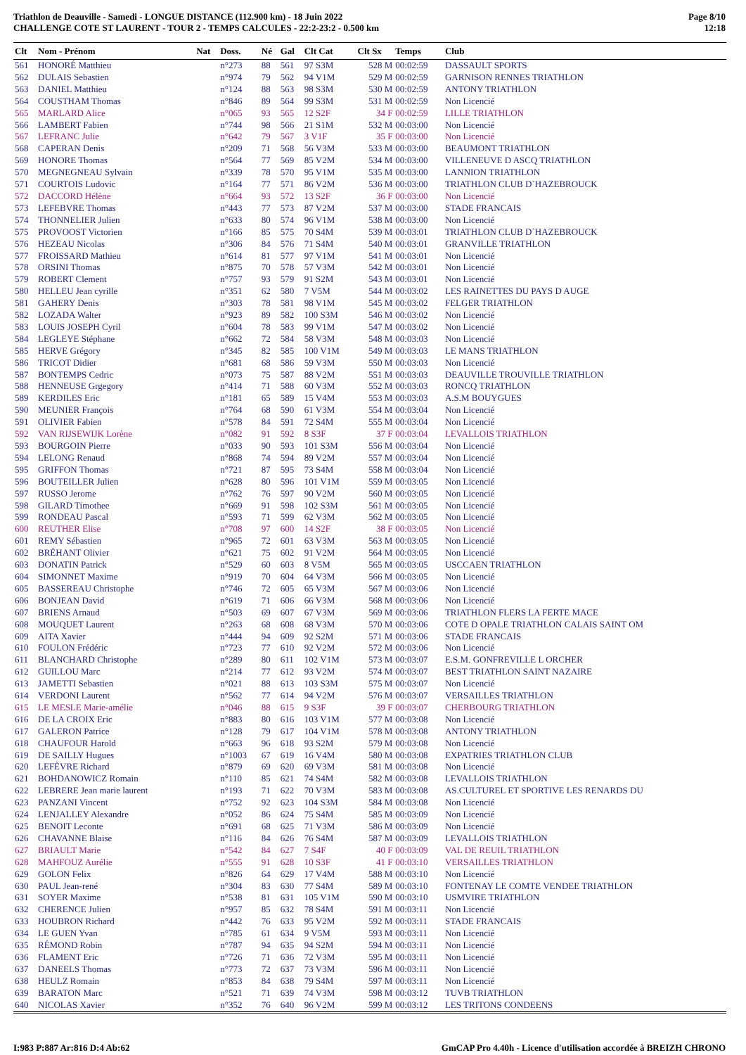Triathlon de Deauville - Samedi - LONGUE DISTANCE (112.900 km) - 18 Juin 2022
CHALLENGE COTE ST LAURENT - TOUR 2 - TEMPS CALCULES - 22:2-23:2 - 0.500 km
Page 8/10
12:18
| Clt | Nom - Prénom | Nat | Doss. | Né | Gal | Clt Cat | Clt Sx | Temps | Club |
| --- | --- | --- | --- | --- | --- | --- | --- | --- | --- |
| 561 | HONORÉ Matthieu | | n°273 | 88 | 561 | 97 S3M | 528 M | 00:02:59 | DASSAULT SPORTS |
| 562 | DULAIS Sebastien | | n°974 | 79 | 562 | 94 V1M | 529 M | 00:02:59 | GARNISON RENNES TRIATHLON |
| 563 | DANIEL Matthieu | | n°124 | 88 | 563 | 98 S3M | 530 M | 00:02:59 | ANTONY TRIATHLON |
| 564 | COUSTHAM Thomas | | n°846 | 89 | 564 | 99 S3M | 531 M | 00:02:59 | Non Licencié |
| 565 | MARLARD Alice | | n°065 | 93 | 565 | 12 S2F | 34 F | 00:02:59 | LILLE TRIATHLON |
| 566 | LAMBERT Fabien | | n°744 | 98 | 566 | 21 S1M | 532 M | 00:03:00 | Non Licencié |
| 567 | LEFRANC Julie | | n°642 | 79 | 567 | 3 V1F | 35 F | 00:03:00 | Non Licencié |
| 568 | CAPERAN Denis | | n°209 | 71 | 568 | 56 V3M | 533 M | 00:03:00 | BEAUMONT TRIATHLON |
| 569 | HONORE Thomas | | n°564 | 77 | 569 | 85 V2M | 534 M | 00:03:00 | VILLENEUVE D ASCQ TRIATHLON |
| 570 | MEGNEGNEAU Sylvain | | n°339 | 78 | 570 | 95 V1M | 535 M | 00:03:00 | LANNION TRIATHLON |
| 571 | COURTOIS Ludovic | | n°164 | 77 | 571 | 86 V2M | 536 M | 00:03:00 | TRIATHLON CLUB D`HAZEBROUCK |
| 572 | DACCORD Hélène | | n°664 | 93 | 572 | 13 S2F | 36 F | 00:03:00 | Non Licencié |
| 573 | LEFEBVRE Thomas | | n°443 | 77 | 573 | 87 V2M | 537 M | 00:03:00 | STADE FRANCAIS |
| 574 | THONNELIER Julien | | n°633 | 80 | 574 | 96 V1M | 538 M | 00:03:00 | Non Licencié |
| 575 | PROVOOST Victorien | | n°166 | 85 | 575 | 70 S4M | 539 M | 00:03:01 | TRIATHLON CLUB D`HAZEBROUCK |
| 576 | HEZEAU Nicolas | | n°306 | 84 | 576 | 71 S4M | 540 M | 00:03:01 | GRANVILLE TRIATHLON |
| 577 | FROISSARD Mathieu | | n°614 | 81 | 577 | 97 V1M | 541 M | 00:03:01 | Non Licencié |
| 578 | ORSINI Thomas | | n°875 | 70 | 578 | 57 V3M | 542 M | 00:03:01 | Non Licencié |
| 579 | ROBERT Clement | | n°757 | 93 | 579 | 91 S2M | 543 M | 00:03:01 | Non Licencié |
| 580 | HELLEU Jean cyrille | | n°351 | 62 | 580 | 7 V5M | 544 M | 00:03:02 | LES RAINETTES DU PAYS D AUGE |
| 581 | GAHERY Denis | | n°303 | 78 | 581 | 98 V1M | 545 M | 00:03:02 | FELGER TRIATHLON |
| 582 | LOZADA Walter | | n°923 | 89 | 582 | 100 S3M | 546 M | 00:03:02 | Non Licencié |
| 583 | LOUIS JOSEPH Cyril | | n°604 | 78 | 583 | 99 V1M | 547 M | 00:03:02 | Non Licencié |
| 584 | LEGLEYE Stéphane | | n°662 | 72 | 584 | 58 V3M | 548 M | 00:03:03 | Non Licencié |
| 585 | HERVE Grégory | | n°345 | 82 | 585 | 100 V1M | 549 M | 00:03:03 | LE MANS TRIATHLON |
| 586 | TRICOT Didier | | n°681 | 68 | 586 | 59 V3M | 550 M | 00:03:03 | Non Licencié |
| 587 | BONTEMPS Cedric | | n°073 | 75 | 587 | 88 V2M | 551 M | 00:03:03 | DEAUVILLE TROUVILLE TRIATHLON |
| 588 | HENNEUSE Grgegory | | n°414 | 71 | 588 | 60 V3M | 552 M | 00:03:03 | RONCQ TRIATHLON |
| 589 | KERDILES Eric | | n°181 | 65 | 589 | 15 V4M | 553 M | 00:03:03 | A.S.M BOUYGUES |
| 590 | MEUNIER François | | n°764 | 68 | 590 | 61 V3M | 554 M | 00:03:04 | Non Licencié |
| 591 | OLIVIER Fabien | | n°578 | 84 | 591 | 72 S4M | 555 M | 00:03:04 | Non Licencié |
| 592 | VAN RIJSEWIJK Lorène | | n°082 | 91 | 592 | 8 S3F | 37 F | 00:03:04 | LEVALLOIS TRIATHLON |
| 593 | BOURGOIN Pierre | | n°033 | 90 | 593 | 101 S3M | 556 M | 00:03:04 | Non Licencié |
| 594 | LELONG Renaud | | n°868 | 74 | 594 | 89 V2M | 557 M | 00:03:04 | Non Licencié |
| 595 | GRIFFON Thomas | | n°721 | 87 | 595 | 73 S4M | 558 M | 00:03:04 | Non Licencié |
| 596 | BOUTEILLER Julien | | n°628 | 80 | 596 | 101 V1M | 559 M | 00:03:05 | Non Licencié |
| 597 | RUSSO Jerome | | n°762 | 76 | 597 | 90 V2M | 560 M | 00:03:05 | Non Licencié |
| 598 | GILARD Timothee | | n°669 | 91 | 598 | 102 S3M | 561 M | 00:03:05 | Non Licencié |
| 599 | RONDEAU Pascal | | n°593 | 71 | 599 | 62 V3M | 562 M | 00:03:05 | Non Licencié |
| 600 | REUTHER Elise | | n°708 | 97 | 600 | 14 S2F | 38 F | 00:03:05 | Non Licencié |
| 601 | REMY Sébastien | | n°965 | 72 | 601 | 63 V3M | 563 M | 00:03:05 | Non Licencié |
| 602 | BRÉHANT Olivier | | n°621 | 75 | 602 | 91 V2M | 564 M | 00:03:05 | Non Licencié |
| 603 | DONATIN Patrick | | n°529 | 60 | 603 | 8 V5M | 565 M | 00:03:05 | USCCAEN TRIATHLON |
| 604 | SIMONNET Maxime | | n°919 | 70 | 604 | 64 V3M | 566 M | 00:03:05 | Non Licencié |
| 605 | BASSEREAU Christophe | | n°746 | 72 | 605 | 65 V3M | 567 M | 00:03:06 | Non Licencié |
| 606 | BONJEAN David | | n°619 | 71 | 606 | 66 V3M | 568 M | 00:03:06 | Non Licencié |
| 607 | BRIENS Arnaud | | n°503 | 69 | 607 | 67 V3M | 569 M | 00:03:06 | TRIATHLON FLERS LA FERTE MACE |
| 608 | MOUQUET Laurent | | n°263 | 68 | 608 | 68 V3M | 570 M | 00:03:06 | COTE D OPALE TRIATHLON CALAIS SAINT OM |
| 609 | AITA Xavier | | n°444 | 94 | 609 | 92 S2M | 571 M | 00:03:06 | STADE FRANCAIS |
| 610 | FOULON Frédéric | | n°723 | 77 | 610 | 92 V2M | 572 M | 00:03:06 | Non Licencié |
| 611 | BLANCHARD Christophe | | n°289 | 80 | 611 | 102 V1M | 573 M | 00:03:07 | E.S.M. GONFREVILLE L ORCHER |
| 612 | GUILLOU Marc | | n°214 | 77 | 612 | 93 V2M | 574 M | 00:03:07 | BEST TRIATHLON SAINT NAZAIRE |
| 613 | JAMETTI Sebastien | | n°021 | 88 | 613 | 103 S3M | 575 M | 00:03:07 | Non Licencié |
| 614 | VERDONI Laurent | | n°562 | 77 | 614 | 94 V2M | 576 M | 00:03:07 | VERSAILLES TRIATHLON |
| 615 | LE MESLE Marie-amélie | | n°046 | 88 | 615 | 9 S3F | 39 F | 00:03:07 | CHERBOURG TRIATHLON |
| 616 | DE LA CROIX Eric | | n°883 | 80 | 616 | 103 V1M | 577 M | 00:03:08 | Non Licencié |
| 617 | GALERON Patrice | | n°128 | 79 | 617 | 104 V1M | 578 M | 00:03:08 | ANTONY TRIATHLON |
| 618 | CHAUFOUR Harold | | n°663 | 96 | 618 | 93 S2M | 579 M | 00:03:08 | Non Licencié |
| 619 | DE SAILLY Hugues | | n°1003 | 67 | 619 | 16 V4M | 580 M | 00:03:08 | EXPATRIES TRIATHLON CLUB |
| 620 | LEFÈVRE Richard | | n°879 | 69 | 620 | 69 V3M | 581 M | 00:03:08 | Non Licencié |
| 621 | BOHDANOWICZ Romain | | n°110 | 85 | 621 | 74 S4M | 582 M | 00:03:08 | LEVALLOIS TRIATHLON |
| 622 | LEBRERE Jean marie laurent | | n°193 | 71 | 622 | 70 V3M | 583 M | 00:03:08 | AS.CULTUREL ET SPORTIVE LES RENARDS DU |
| 623 | PANZANI Vincent | | n°752 | 92 | 623 | 104 S3M | 584 M | 00:03:08 | Non Licencié |
| 624 | LENJALLEY Alexandre | | n°052 | 86 | 624 | 75 S4M | 585 M | 00:03:09 | Non Licencié |
| 625 | BENOIT Leconte | | n°691 | 68 | 625 | 71 V3M | 586 M | 00:03:09 | Non Licencié |
| 626 | CHAVANNE Blaise | | n°116 | 84 | 626 | 76 S4M | 587 M | 00:03:09 | LEVALLOIS TRIATHLON |
| 627 | BRIAULT Marie | | n°542 | 84 | 627 | 7 S4F | 40 F | 00:03:09 | VAL DE REUIL TRIATHLON |
| 628 | MAHFOUZ Aurélie | | n°555 | 91 | 628 | 10 S3F | 41 F | 00:03:10 | VERSAILLES TRIATHLON |
| 629 | GOLON Felix | | n°826 | 64 | 629 | 17 V4M | 588 M | 00:03:10 | Non Licencié |
| 630 | PAUL Jean-rené | | n°304 | 83 | 630 | 77 S4M | 589 M | 00:03:10 | FONTENAY LE COMTE VENDEE TRIATHLON |
| 631 | SOYER Maxime | | n°538 | 81 | 631 | 105 V1M | 590 M | 00:03:10 | USMVIRE TRIATHLON |
| 632 | CHERENCE Julien | | n°957 | 85 | 632 | 78 S4M | 591 M | 00:03:11 | Non Licencié |
| 633 | HOUBRON Richard | | n°442 | 76 | 633 | 95 V2M | 592 M | 00:03:11 | STADE FRANCAIS |
| 634 | LE GUEN Yvan | | n°785 | 61 | 634 | 9 V5M | 593 M | 00:03:11 | Non Licencié |
| 635 | RÉMOND Robin | | n°787 | 94 | 635 | 94 S2M | 594 M | 00:03:11 | Non Licencié |
| 636 | FLAMENT Eric | | n°726 | 71 | 636 | 72 V3M | 595 M | 00:03:11 | Non Licencié |
| 637 | DANEELS Thomas | | n°773 | 72 | 637 | 73 V3M | 596 M | 00:03:11 | Non Licencié |
| 638 | HEULZ Romain | | n°853 | 84 | 638 | 79 S4M | 597 M | 00:03:11 | Non Licencié |
| 639 | BARATON Marc | | n°521 | 71 | 639 | 74 V3M | 598 M | 00:03:12 | TUVB TRIATHLON |
| 640 | NICOLAS Xavier | | n°352 | 76 | 640 | 96 V2M | 599 M | 00:03:12 | LES TRITONS CONDEENS |
I:983 P:887 Ar:816 D:4 Ab:62 GmCAP Pro 4.40h - Licence d'utilisation accordée à BREIZH CHRONO